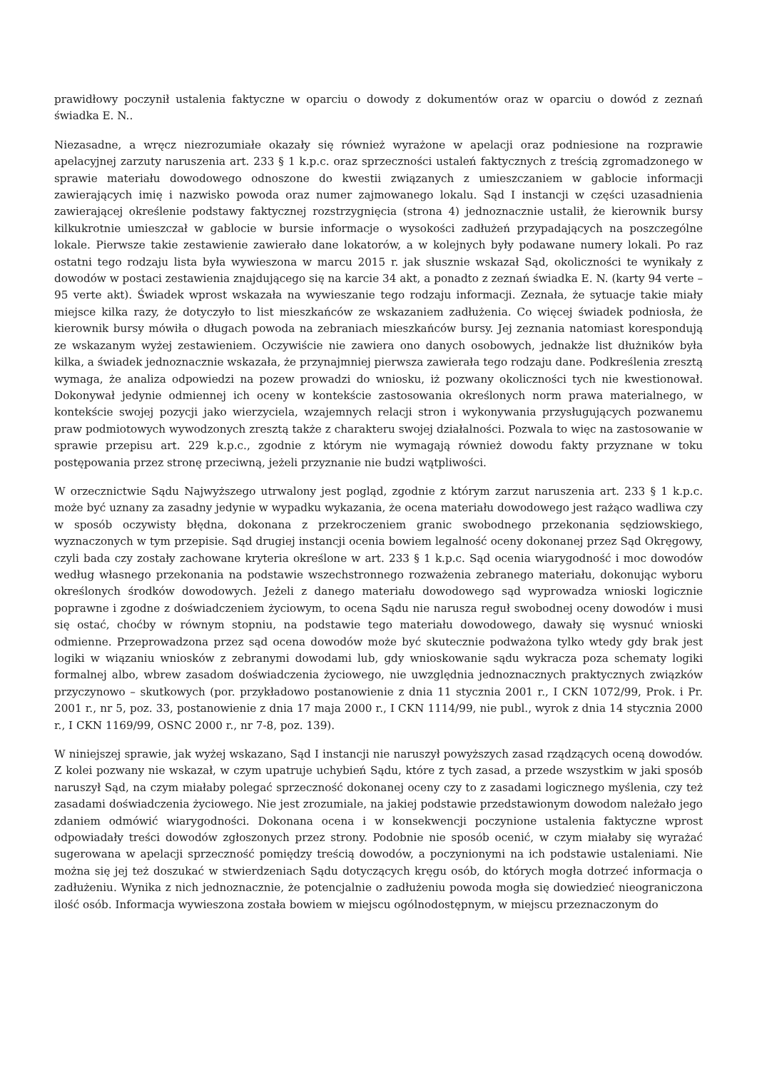prawidłowy poczynił ustalenia faktyczne w oparciu o dowody z dokumentów oraz w oparciu o dowód z zeznań świadka E. N..
Niezasadne, a wręcz niezrozumiałe okazały się również wyrażone w apelacji oraz podniesione na rozprawie apelacyjnej zarzuty naruszenia art. 233 § 1 k.p.c. oraz sprzeczności ustaleń faktycznych z treścią zgromadzonego w sprawie materiału dowodowego odnoszone do kwestii związanych z umieszczaniem w gablocie informacji zawierających imię i nazwisko powoda oraz numer zajmowanego lokalu. Sąd I instancji w części uzasadnienia zawierającej określenie podstawy faktycznej rozstrzygnięcia (strona 4) jednoznacznie ustalił, że kierownik bursy kilkukrotnie umieszczał w gablocie w bursie informacje o wysokości zadłużeń przypadających na poszczególne lokale. Pierwsze takie zestawienie zawierało dane lokatorów, a w kolejnych były podawane numery lokali. Po raz ostatni tego rodzaju lista była wywieszona w marcu 2015 r. jak słusznie wskazał Sąd, okoliczności te wynikały z dowodów w postaci zestawienia znajdującego się na karcie 34 akt, a ponadto z zeznań świadka E. N. (karty 94 verte – 95 verte akt). Świadek wprost wskazała na wywieszanie tego rodzaju informacji. Zeznała, że sytuacje takie miały miejsce kilka razy, że dotyczyło to list mieszkańców ze wskazaniem zadłużenia. Co więcej świadek podniosła, że kierownik bursy mówiła o długach powoda na zebraniach mieszkańców bursy. Jej zeznania natomiast korespondują ze wskazanym wyżej zestawieniem. Oczywiście nie zawiera ono danych osobowych, jednakże list dłużników była kilka, a świadek jednoznacznie wskazała, że przynajmniej pierwsza zawierała tego rodzaju dane. Podkreślenia zresztą wymaga, że analiza odpowiedzi na pozew prowadzi do wniosku, iż pozwany okoliczności tych nie kwestionował. Dokonywał jedynie odmiennej ich oceny w kontekście zastosowania określonych norm prawa materialnego, w kontekście swojej pozycji jako wierzyciela, wzajemnych relacji stron i wykonywania przysługujących pozwanemu praw podmiotowych wywodzonych zresztą także z charakteru swojej działalności. Pozwala to więc na zastosowanie w sprawie przepisu art. 229 k.p.c., zgodnie z którym nie wymagają również dowodu fakty przyznane w toku postępowania przez stronę przeciwną, jeżeli przyznanie nie budzi wątpliwości.
W orzecznictwie Sądu Najwyższego utrwalony jest pogląd, zgodnie z którym zarzut naruszenia art. 233 § 1 k.p.c. może być uznany za zasadny jedynie w wypadku wykazania, że ocena materiału dowodowego jest rażąco wadliwa czy w sposób oczywisty błędna, dokonana z przekroczeniem granic swobodnego przekonania sędziowskiego, wyznaczonych w tym przepisie. Sąd drugiej instancji ocenia bowiem legalność oceny dokonanej przez Sąd Okręgowy, czyli bada czy zostały zachowane kryteria określone w art. 233 § 1 k.p.c. Sąd ocenia wiarygodność i moc dowodów według własnego przekonania na podstawie wszechstronnego rozważenia zebranego materiału, dokonując wyboru określonych środków dowodowych. Jeżeli z danego materiału dowodowego sąd wyprowadza wnioski logicznie poprawne i zgodne z doświadczeniem życiowym, to ocena Sądu nie narusza reguł swobodnej oceny dowodów i musi się ostać, choćby w równym stopniu, na podstawie tego materiału dowodowego, dawały się wysnuć wnioski odmienne. Przeprowadzona przez sąd ocena dowodów może być skutecznie podważona tylko wtedy gdy brak jest logiki w wiązaniu wniosków z zebranymi dowodami lub, gdy wnioskowanie sądu wykracza poza schematy logiki formalnej albo, wbrew zasadom doświadczenia życiowego, nie uwzględnia jednoznacznych praktycznych związków przyczynowo – skutkowych (por. przykładowo postanowienie z dnia 11 stycznia 2001 r., I CKN 1072/99, Prok. i Pr. 2001 r., nr 5, poz. 33, postanowienie z dnia 17 maja 2000 r., I CKN 1114/99, nie publ., wyrok z dnia 14 stycznia 2000 r., I CKN 1169/99, OSNC 2000 r., nr 7-8, poz. 139).
W niniejszej sprawie, jak wyżej wskazano, Sąd I instancji nie naruszył powyższych zasad rządzących oceną dowodów. Z kolei pozwany nie wskazał, w czym upatruje uchybień Sądu, które z tych zasad, a przede wszystkim w jaki sposób naruszył Sąd, na czym miałaby polegać sprzeczność dokonanej oceny czy to z zasadami logicznego myślenia, czy też zasadami doświadczenia życiowego. Nie jest zrozumiale, na jakiej podstawie przedstawionym dowodom należało jego zdaniem odmówić wiarygodności. Dokonana ocena i w konsekwencji poczynione ustalenia faktyczne wprost odpowiadały treści dowodów zgłoszonych przez strony. Podobnie nie sposób ocenić, w czym miałaby się wyrażać sugerowana w apelacji sprzeczność pomiędzy treścią dowodów, a poczynionymi na ich podstawie ustaleniami. Nie można się jej też doszukać w stwierdzeniach Sądu dotyczących kręgu osób, do których mogła dotrzeć informacja o zadłużeniu. Wynika z nich jednoznacznie, że potencjalnie o zadłużeniu powoda mogła się dowiedzieć nieograniczona ilość osób. Informacja wywieszona została bowiem w miejscu ogólnodostępnym, w miejscu przeznaczonym do